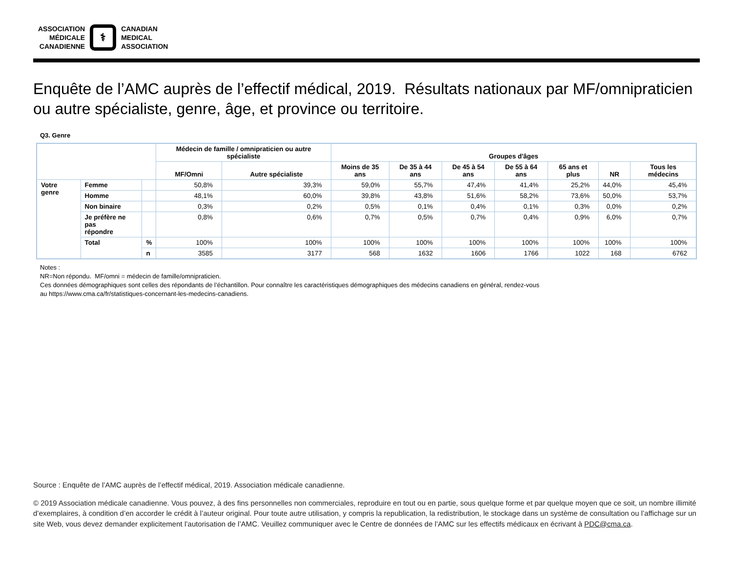ASSOCIATION
MÉDICALE
CANADIENNE
⚕
CANADIAN
MEDICAL
ASSOCIATION
Enquête de l’AMC auprès de l’effectif médical, 2019. Résultats nationaux par MF/omnipraticien ou autre spécialiste, genre, âge, et province ou territoire.
Q3. Genre
| | | | Médecin de famille / omnipraticien ou autre spécialiste | | Groupes d'âges | | | | | | |
| --- | --- | --- | --- | --- | --- | --- | --- | --- | --- | --- | --- |
| | | | MF/Omni | Autre spécialiste | Moins de 35 ans | De 35 à 44 ans | De 45 à 54 ans | De 55 à 64 ans | 65 ans et plus | NR | Tous les médecins |
| Votre genre | Femme | | 50,8% | 39,3% | 59,0% | 55,7% | 47,4% | 41,4% | 25,2% | 44,0% | 45,4% |
| | Homme | | 48,1% | 60,0% | 39,8% | 43,8% | 51,6% | 58,2% | 73,6% | 50,0% | 53,7% |
| | Non binaire | | 0,3% | 0,2% | 0,5% | 0,1% | 0,4% | 0,1% | 0,3% | 0,0% | 0,2% |
| | Je préfère ne pas répondre | | 0,8% | 0,6% | 0,7% | 0,5% | 0,7% | 0,4% | 0,9% | 6,0% | 0,7% |
| | Total | % | 100% | 100% | 100% | 100% | 100% | 100% | 100% | 100% | 100% |
| | | n | 3585 | 3177 | 568 | 1632 | 1606 | 1766 | 1022 | 168 | 6762 |
Notes :
NR=Non répondu. MF/omni = médecin de famille/omnipraticien.
Ces données démographiques sont celles des répondants de l’échantillon. Pour connaître les caractéristiques démographiques des médecins canadiens en général, rendez-vous
au https://www.cma.ca/fr/statistiques-concernant-les-medecins-canadiens.
Source : Enquête de l’AMC auprès de l’effectif médical, 2019. Association médicale canadienne.
© 2019 Association médicale canadienne. Vous pouvez, à des fins personnelles non commerciales, reproduire en tout ou en partie, sous quelque forme et par quelque moyen que ce soit, un nombre illimité d’exemplaires, à condition d’en accorder le crédit à l’auteur original. Pour toute autre utilisation, y compris la republication, la redistribution, le stockage dans un système de consultation ou l’affichage sur un site Web, vous devez demander explicitement l’autorisation de l’AMC. Veuillez communiquer avec le Centre de données de l’AMC sur les effectifs médicaux en écrivant à PDC@cma.ca.